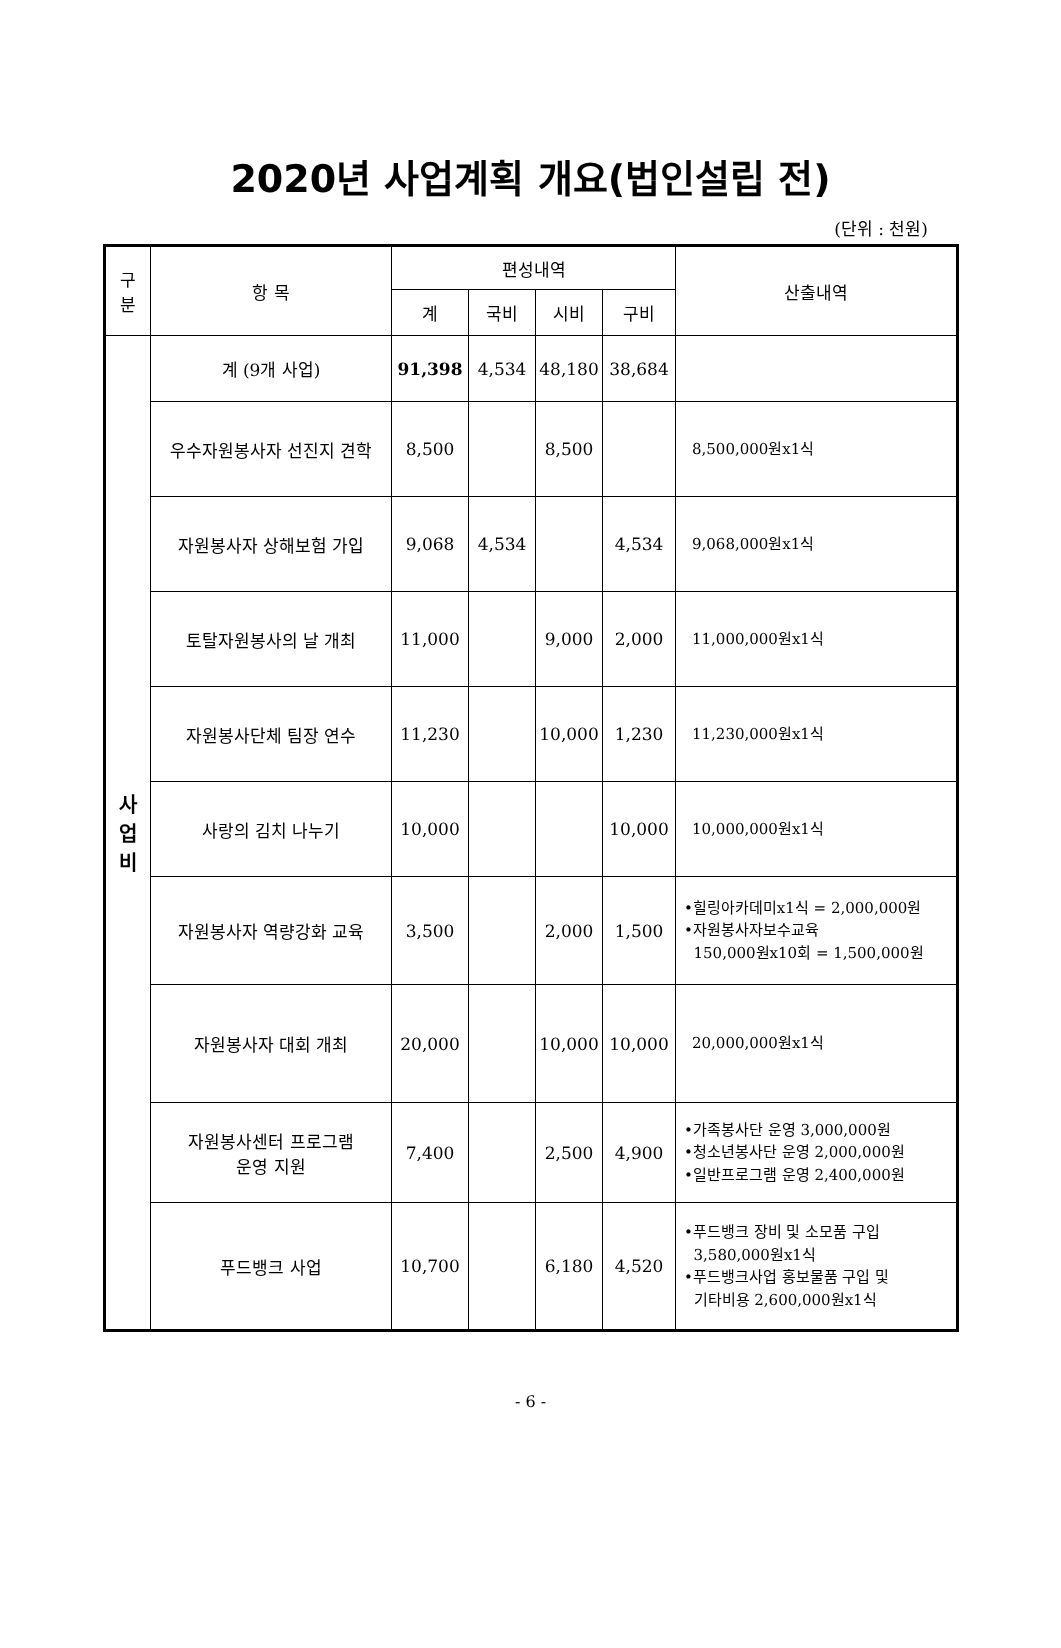2020년 사업계획 개요(법인설립 전)
(단위 : 천원)
| 구 분 | 항 목 | 편성내역 | | | | 산출내역 |
| --- | --- | --- | --- | --- | --- | --- |
| | | 계 | 국비 | 시비 | 구비 | |
| 사 업 비 | 계 (9개 사업) | 91,398 | 4,534 | 48,180 | 38,684 | |
| | 우수자원봉사자 선진지 견학 | 8,500 | | 8,500 | | 8,500,000원x1식 |
| | 자원봉사자 상해보험 가입 | 9,068 | 4,534 | | 4,534 | 9,068,000원x1식 |
| | 토탈자원봉사의 날 개최 | 11,000 | | 9,000 | 2,000 | 11,000,000원x1식 |
| | 자원봉사단체 팀장 연수 | 11,230 | | 10,000 | 1,230 | 11,230,000원x1식 |
| | 사랑의 김치 나누기 | 10,000 | | | 10,000 | 10,000,000원x1식 |
| | 자원봉사자 역량강화 교육 | 3,500 | | 2,000 | 1,500 | •힐링아카데미x1식 = 2,000,000원 •자원봉사자보수교육 150,000원x10회 = 1,500,000원 |
| | 자원봉사자 대회 개최 | 20,000 | | 10,000 | 10,000 | 20,000,000원x1식 |
| | 자원봉사센터 프로그램 운영 지원 | 7,400 | | 2,500 | 4,900 | •가족봉사단 운영 3,000,000원 •청소년봉사단 운영 2,000,000원 •일반프로그램 운영 2,400,000원 |
| | 푸드뱅크 사업 | 10,700 | | 6,180 | 4,520 | •푸드뱅크 장비 및 소모품 구입 3,580,000원x1식 •푸드뱅크사업 홍보물품 구입 및 기타비용 2,600,000원x1식 |
- 6 -